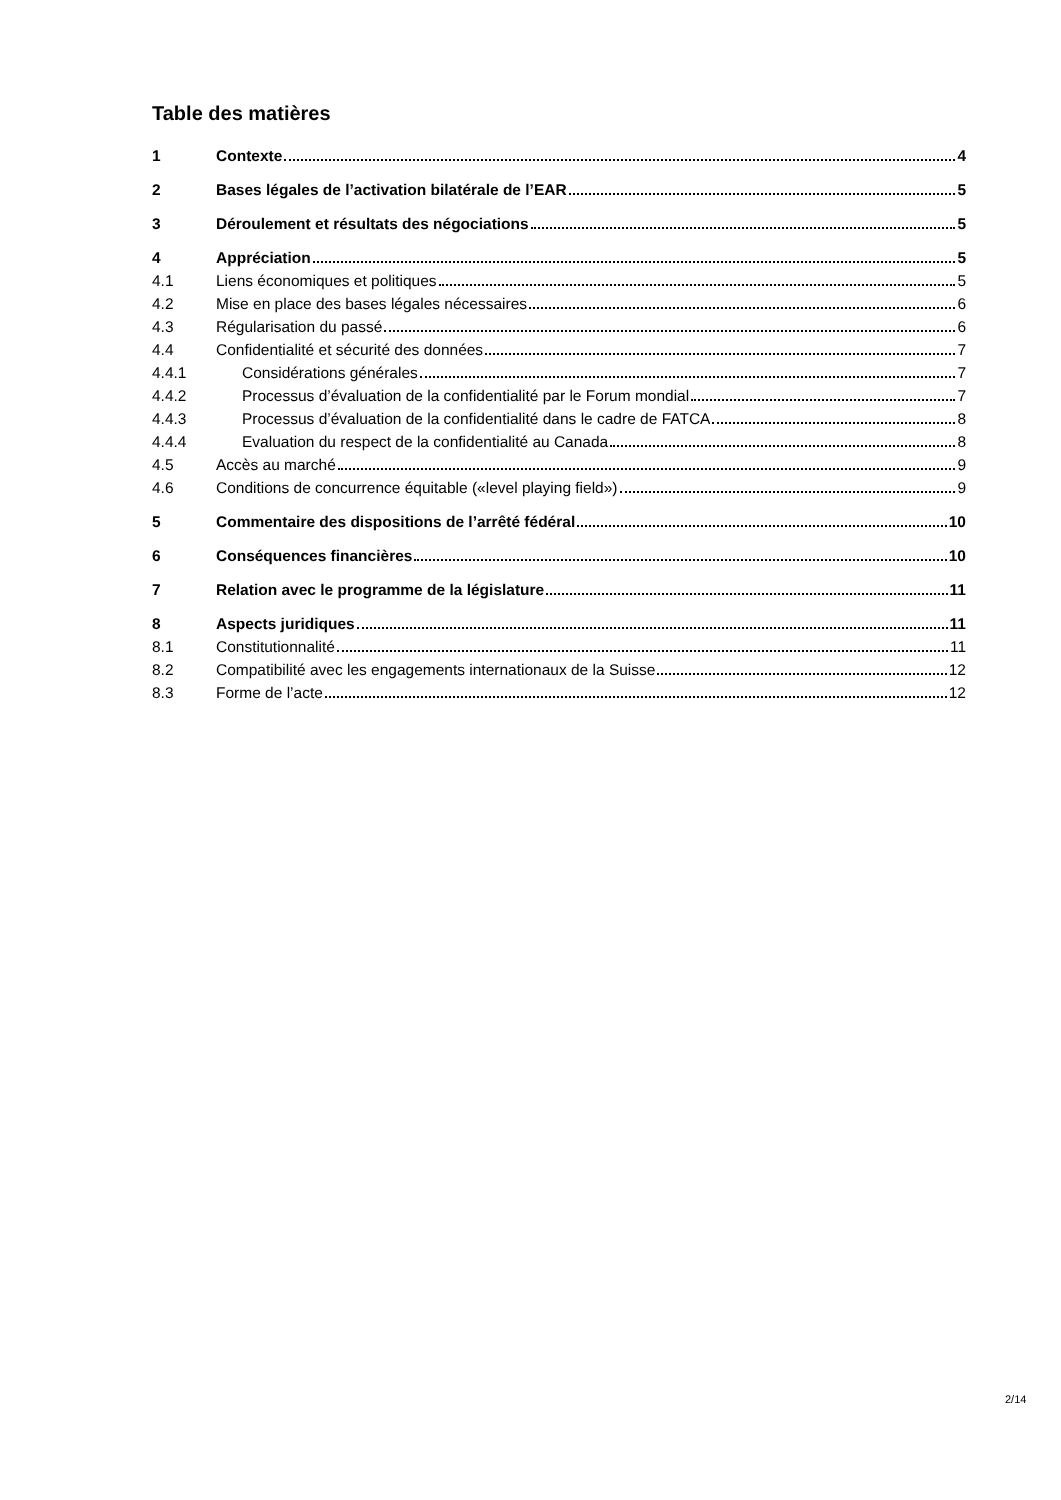Table des matières
1 Contexte 4
2 Bases légales de l’activation bilatérale de l’EAR 5
3 Déroulement et résultats des négociations 5
4 Appréciation 5
4.1 Liens économiques et politiques 5
4.2 Mise en place des bases légales nécessaires 6
4.3 Régularisation du passé 6
4.4 Confidentialité et sécurité des données 7
4.4.1 Considérations générales 7
4.4.2 Processus d’évaluation de la confidentialité par le Forum mondial 7
4.4.3 Processus d’évaluation de la confidentialité dans le cadre de FATCA 8
4.4.4 Evaluation du respect de la confidentialité au Canada 8
4.5 Accès au marché 9
4.6 Conditions de concurrence équitable («level playing field») 9
5 Commentaire des dispositions de l’arrêté fédéral 10
6 Conséquences financières 10
7 Relation avec le programme de la législature 11
8 Aspects juridiques 11
8.1 Constitutionnalité 11
8.2 Compatibilité avec les engagements internationaux de la Suisse 12
8.3 Forme de l’acte 12
2/14